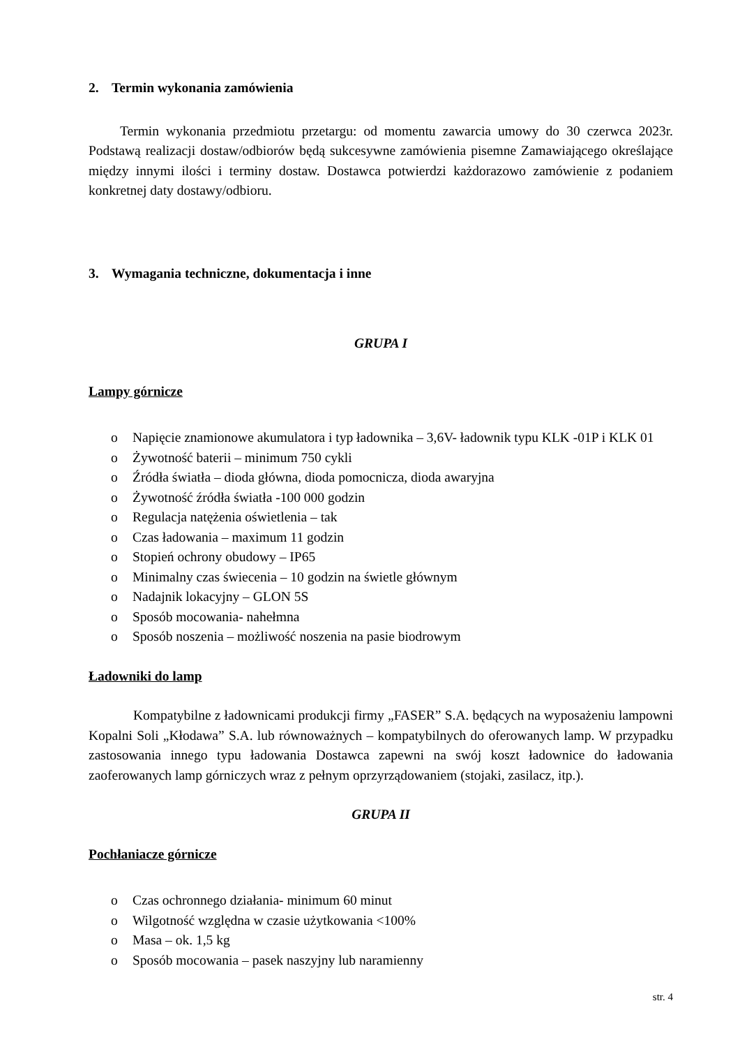2. Termin wykonania zamówienia
Termin wykonania przedmiotu przetargu: od momentu zawarcia umowy do 30 czerwca 2023r. Podstawą realizacji dostaw/odbiorów będą sukcesywne zamówienia pisemne Zamawiającego określające między innymi ilości i terminy dostaw. Dostawca potwierdzi każdorazowo zamówienie z podaniem konkretnej daty dostawy/odbioru.
3. Wymagania techniczne, dokumentacja i inne
GRUPA I
Lampy górnicze
o Napięcie znamionowe akumulatora i typ ładownika – 3,6V- ładownik typu KLK -01P i KLK 01
o Żywotność baterii – minimum 750 cykli
o Źródła światła – dioda główna, dioda pomocnicza, dioda awaryjna
o Żywotność źródła światła -100 000 godzin
o Regulacja natężenia oświetlenia – tak
o Czas ładowania – maximum 11 godzin
o Stopień ochrony obudowy – IP65
o Minimalny czas świecenia – 10 godzin na świetle głównym
o Nadajnik lokacyjny – GLON 5S
o Sposób mocowania- nahełmna
o Sposób noszenia – możliwość noszenia na pasie biodrowym
Ładowniki do lamp
Kompatybilne z ładownicami produkcji firmy „FASER” S.A. będących na wyposażeniu lampowni Kopalni Soli „Kłodawa” S.A. lub równoważnych – kompatybilnych do oferowanych lamp. W przypadku zastosowania innego typu ładowania Dostawca zapewni na swój koszt ładownice do ładowania zaoferowanych lamp górniczych wraz z pełnym oprzyrządowaniem (stojaki, zasilacz, itp.).
GRUPA II
Pochłaniacze górnicze
o Czas ochronnego działania- minimum 60 minut
o Wilgotność względna w czasie użytkowania <100%
o Masa – ok. 1,5 kg
o Sposób mocowania – pasek naszyjny lub naramienny
str. 4